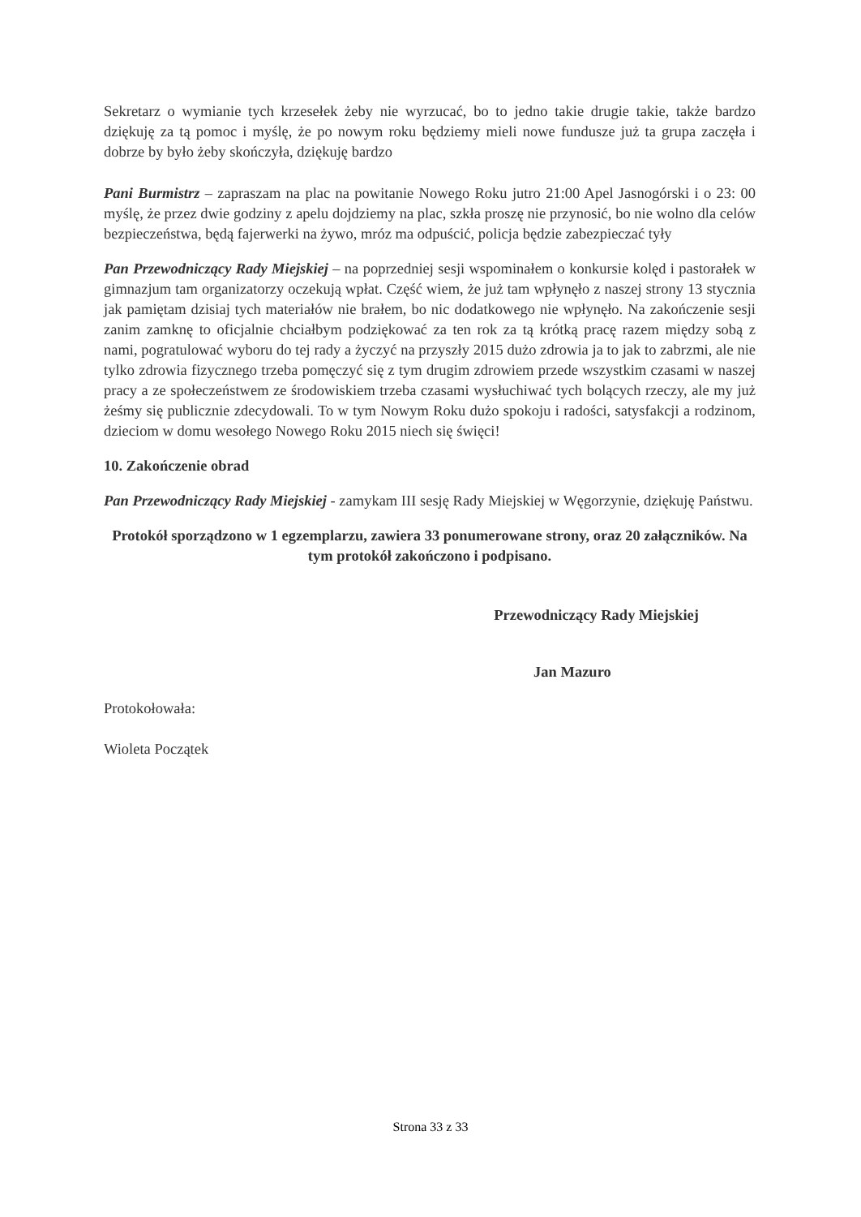Sekretarz o wymianie tych krzesełek żeby nie wyrzucać, bo to jedno takie drugie takie, także bardzo dziękuję za tą pomoc i myślę, że po nowym roku będziemy mieli nowe fundusze już ta grupa zaczęła i dobrze by było żeby skończyła, dziękuję bardzo
Pani Burmistrz – zapraszam na plac na powitanie Nowego Roku jutro 21:00 Apel Jasnogórski i o 23: 00 myślę, że przez dwie godziny z apelu dojdziemy na plac, szkła proszę nie przynosić, bo nie wolno dla celów bezpieczeństwa, będą fajerwerki na żywo, mróz ma odpuścić, policja będzie zabezpieczać tyły
Pan Przewodniczący Rady Miejskiej – na poprzedniej sesji wspominałem o konkursie kolęd i pastorałek w gimnazjum tam organizatorzy oczekują wpłat. Część wiem, że już tam wpłynęło z naszej strony 13 stycznia jak pamiętam dzisiaj tych materiałów nie brałem, bo nic dodatkowego nie wpłynęło. Na zakończenie sesji zanim zamknę to oficjalnie chciałbym podziękować za ten rok za tą krótką pracę razem między sobą z nami, pogratulować wyboru do tej rady a życzyć na przyszły 2015 dużo zdrowia ja to jak to zabrzmi, ale nie tylko zdrowia fizycznego trzeba pomęczyć się z tym drugim zdrowiem przede wszystkim czasami w naszej pracy a ze społeczeństwem ze środowiskiem trzeba czasami wysłuchiwać tych bolących rzeczy, ale my już żeśmy się publicznie zdecydowali. To w tym Nowym Roku dużo spokoju i radości, satysfakcji a rodzinom, dzieciom w domu wesołego Nowego Roku 2015 niech się święci!
10. Zakończenie obrad
Pan Przewodniczący Rady Miejskiej - zamykam III sesję Rady Miejskiej w Węgorzynie, dziękuję Państwu.
Protokół sporządzono w 1 egzemplarzu, zawiera 33 ponumerowane strony, oraz 20 załączników. Na tym protokół zakończono i podpisano.
Przewodniczący Rady Miejskiej
Jan Mazuro
Protokołowała:
Wioleta Początek
Strona 33 z 33